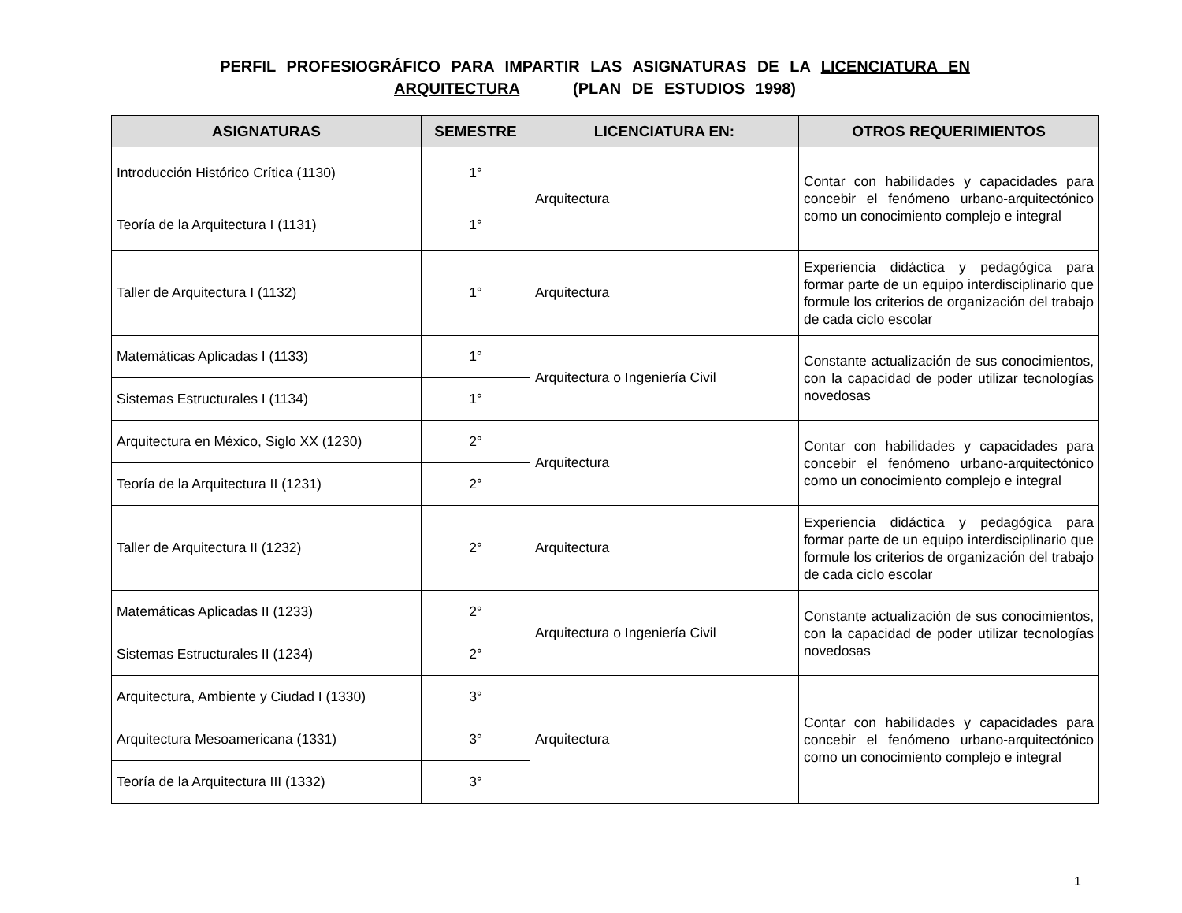PERFIL PROFESIOGRÁFICO PARA IMPARTIR LAS ASIGNATURAS DE LA LICENCIATURA EN
ARQUITECTURA (PLAN DE ESTUDIOS 1998)
| ASIGNATURAS | SEMESTRE | LICENCIATURA EN: | OTROS REQUERIMIENTOS |
| --- | --- | --- | --- |
| Introducción Histórico Crítica (1130) | 1° | Arquitectura | Contar con habilidades y capacidades para concebir el fenómeno urbano-arquitectónico como un conocimiento complejo e integral |
| Teoría de la Arquitectura I (1131) | 1° | | |
| Taller de Arquitectura I (1132) | 1° | Arquitectura | Experiencia didáctica y pedagógica para formar parte de un equipo interdisciplinario que formule los criterios de organización del trabajo de cada ciclo escolar |
| Matemáticas Aplicadas I (1133) | 1° | Arquitectura o Ingeniería Civil | Constante actualización de sus conocimientos, con la capacidad de poder utilizar tecnologías novedosas |
| Sistemas Estructurales I (1134) | 1° | | |
| Arquitectura en México, Siglo XX (1230) | 2° | Arquitectura | Contar con habilidades y capacidades para concebir el fenómeno urbano-arquitectónico como un conocimiento complejo e integral |
| Teoría de la Arquitectura II (1231) | 2° | | |
| Taller de Arquitectura II (1232) | 2° | Arquitectura | Experiencia didáctica y pedagógica para formar parte de un equipo interdisciplinario que formule los criterios de organización del trabajo de cada ciclo escolar |
| Matemáticas Aplicadas II (1233) | 2° | Arquitectura o Ingeniería Civil | Constante actualización de sus conocimientos, con la capacidad de poder utilizar tecnologías novedosas |
| Sistemas Estructurales II (1234) | 2° | | |
| Arquitectura, Ambiente y Ciudad I (1330) | 3° | Arquitectura | Contar con habilidades y capacidades para concebir el fenómeno urbano-arquitectónico como un conocimiento complejo e integral |
| Arquitectura Mesoamericana (1331) | 3° | | |
| Teoría de la Arquitectura III (1332) | 3° | | |
1